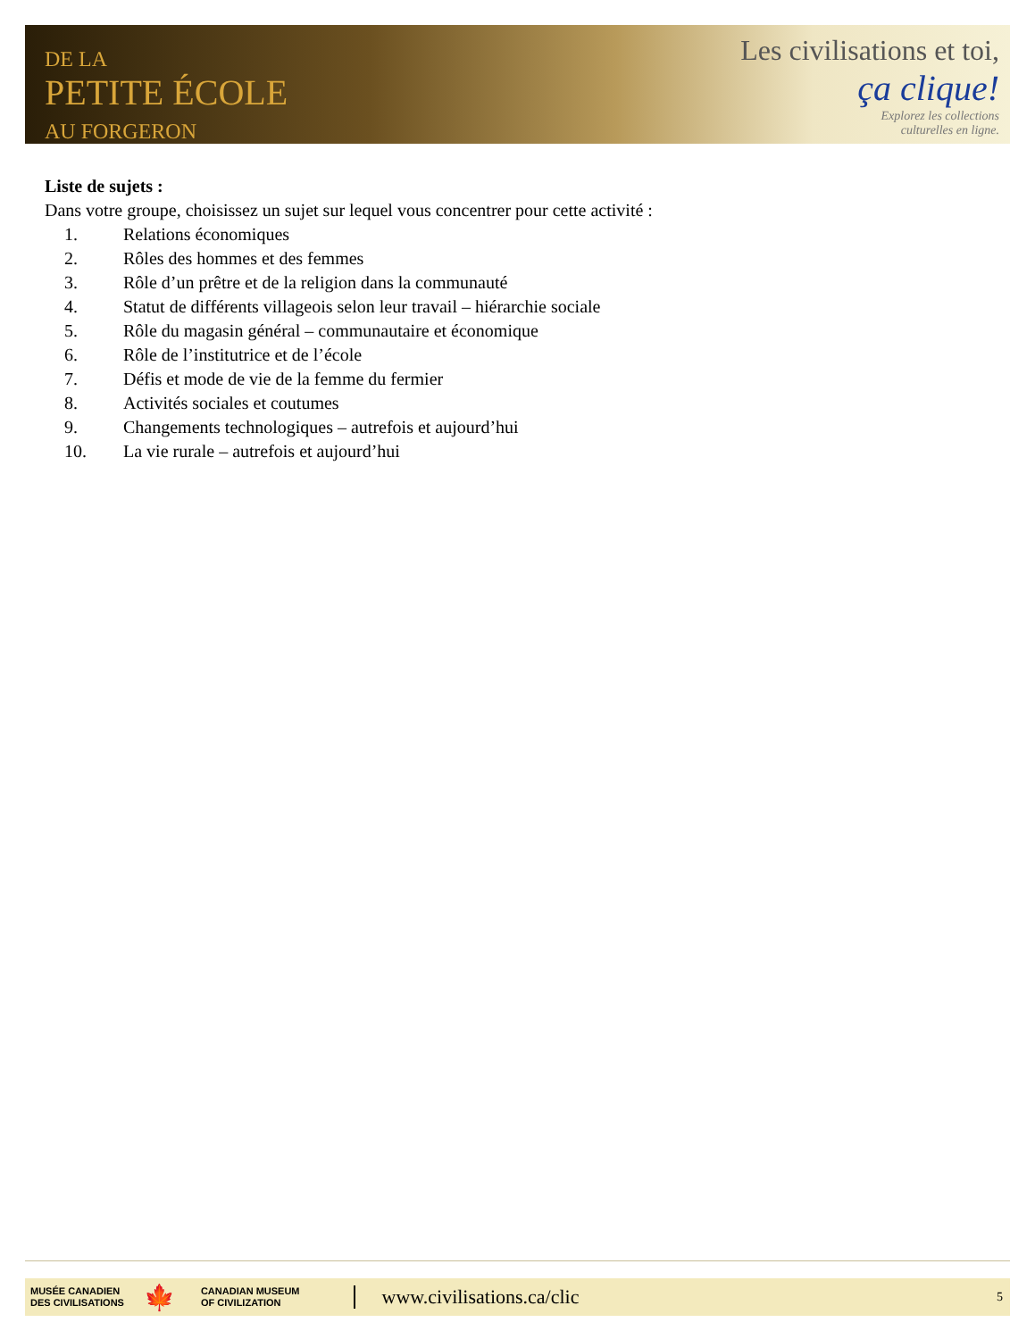DE LA
PETITE ÉCOLE
AU FORGERON
Les civilisations et toi,
ça clique!
Explorez les collections
culturelles en ligne.
Liste de sujets :
Dans votre groupe, choisissez un sujet sur lequel vous concentrer pour cette activité :
1. Relations économiques
2. Rôles des hommes et des femmes
3. Rôle d’un prêtre et de la religion dans la communauté
4. Statut de différents villageois selon leur travail – hiérarchie sociale
5. Rôle du magasin général – communautaire et économique
6. Rôle de l’institutrice et de l’école
7. Défis et mode de vie de la femme du fermier
8. Activités sociales et coutumes
9. Changements technologiques – autrefois et aujourd’hui
10. La vie rurale – autrefois et aujourd’hui
MUSÉE CANADIEN
DES CIVILISATIONS
🍁
CANADIAN MUSEUM
OF CIVILIZATION
www.civilisations.ca/clic
5